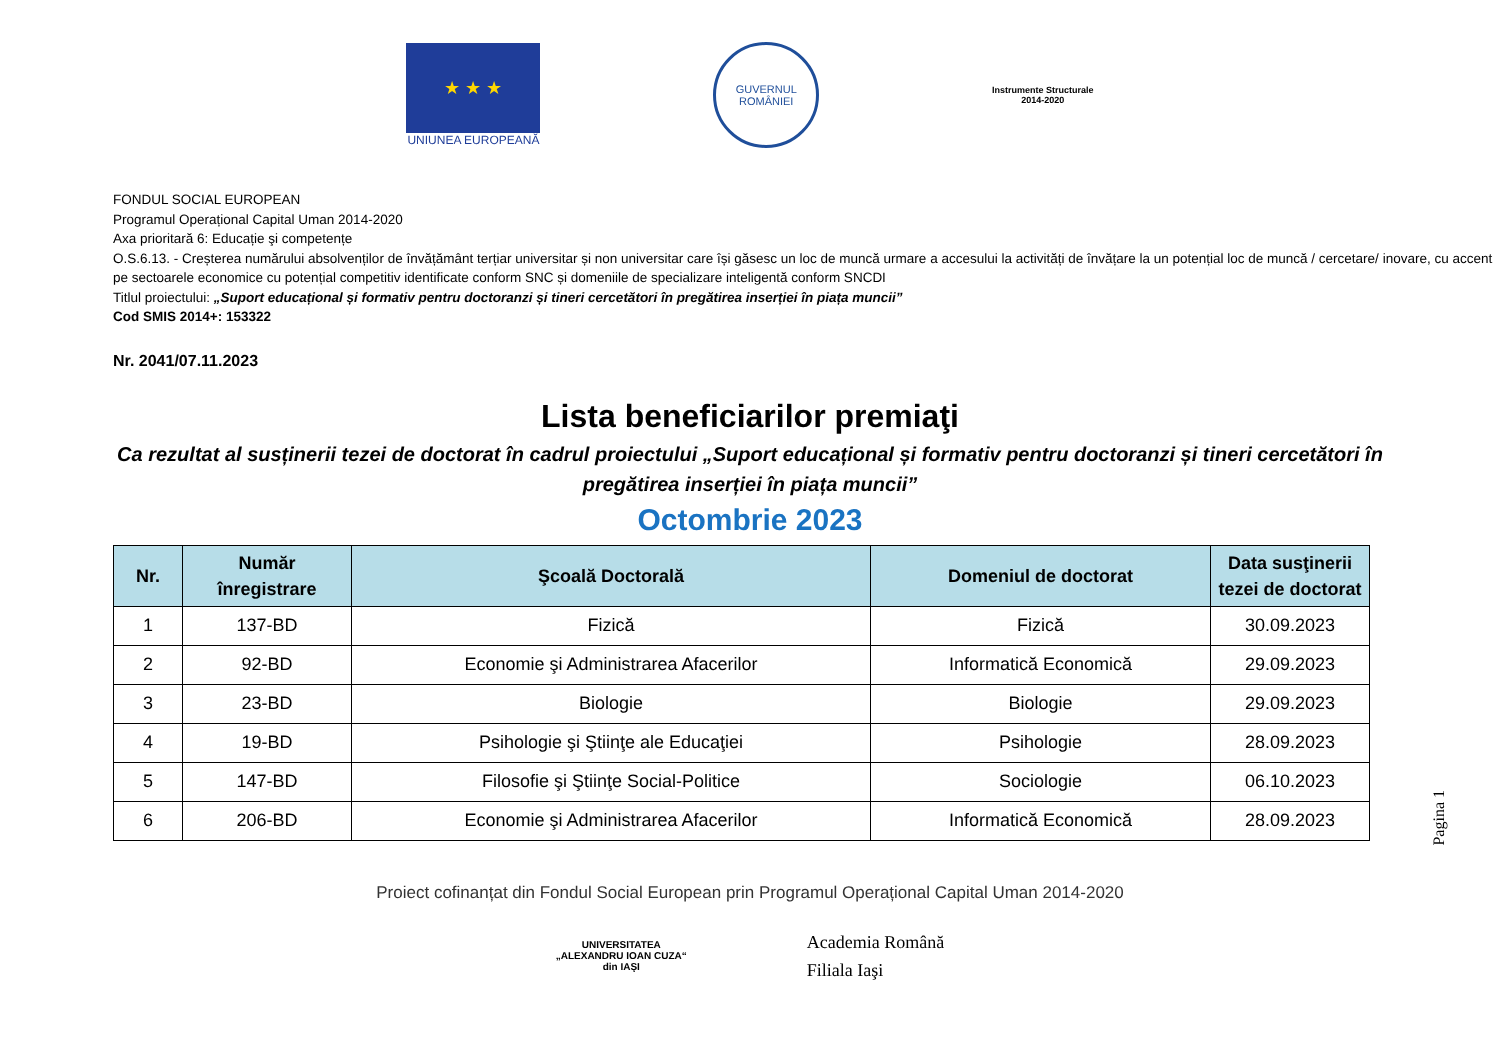★ ★ ★
UNIUNEA EUROPEANĂ
GUVERNUL ROMÂNIEI
Instrumente Structurale
2014-2020
FONDUL SOCIAL EUROPEAN
Programul Operațional Capital Uman 2014-2020
Axa prioritară 6: Educație şi competențe
O.S.6.13. - Creșterea numărului absolvenților de învățământ terțiar universitar și non universitar care își găsesc un loc de muncă urmare a accesului la activități de învățare la un potențial loc de muncă / cercetare/ inovare, cu accent pe sectoarele economice cu potențial competitiv identificate conform SNC și domeniile de specializare inteligentă conform SNCDI
Titlul proiectului: „Suport educațional și formativ pentru doctoranzi și tineri cercetători în pregătirea inserției în piața muncii”
Cod SMIS 2014+: 153322
Nr. 2041/07.11.2023
Lista beneficiarilor premiaţi
Ca rezultat al susținerii tezei de doctorat în cadrul proiectului „Suport educațional și formativ pentru doctoranzi și tineri cercetători în pregătirea inserției în piața muncii”
Octombrie 2023
| Nr. | Număr înregistrare | Şcoală Doctorală | Domeniul de doctorat | Data susţinerii tezei de doctorat |
| --- | --- | --- | --- | --- |
| 1 | 137-BD | Fizică | Fizică | 30.09.2023 |
| 2 | 92-BD | Economie şi Administrarea Afacerilor | Informatică Economică | 29.09.2023 |
| 3 | 23-BD | Biologie | Biologie | 29.09.2023 |
| 4 | 19-BD | Psihologie şi Ştiinţe ale Educaţiei | Psihologie | 28.09.2023 |
| 5 | 147-BD | Filosofie şi Ştiinţe Social-Politice | Sociologie | 06.10.2023 |
| 6 | 206-BD | Economie şi Administrarea Afacerilor | Informatică Economică | 28.09.2023 |
Proiect cofinanțat din Fondul Social European prin Programul Operațional Capital Uman 2014-2020
UNIVERSITATEA
„ALEXANDRU IOAN CUZA“
din IAŞI
Academia Română
Filiala Iaşi
Pagina 1